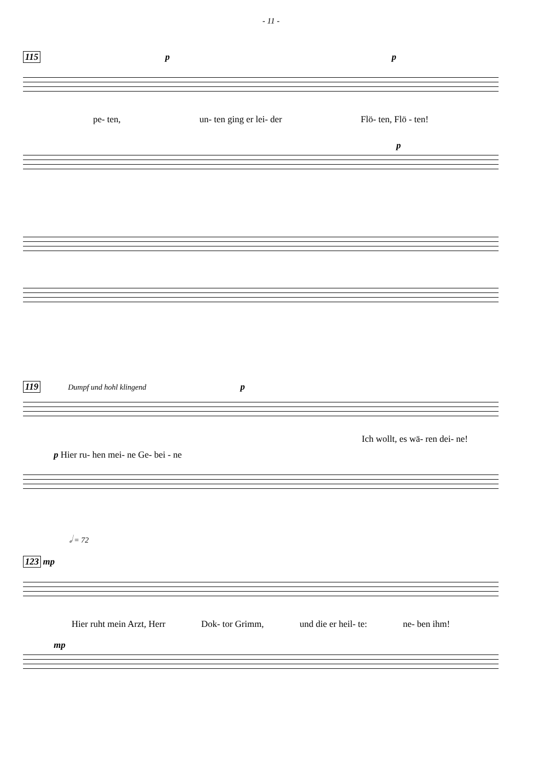- 11 -
115 p p
pe- ten, un- ten ging er lei- der Flö- ten, Flö - ten!
p
119 Dumpf und hohl klingend p
Ich wollt, es wä- ren dei- ne!
p Hier ru- hen mei- ne Ge- bei - ne
𝅗𝅥 = 72
123 mp
Hier ruht mein Arzt, Herr Dok- tor Grimm, und die er heil- te: ne- ben ihm!
mp